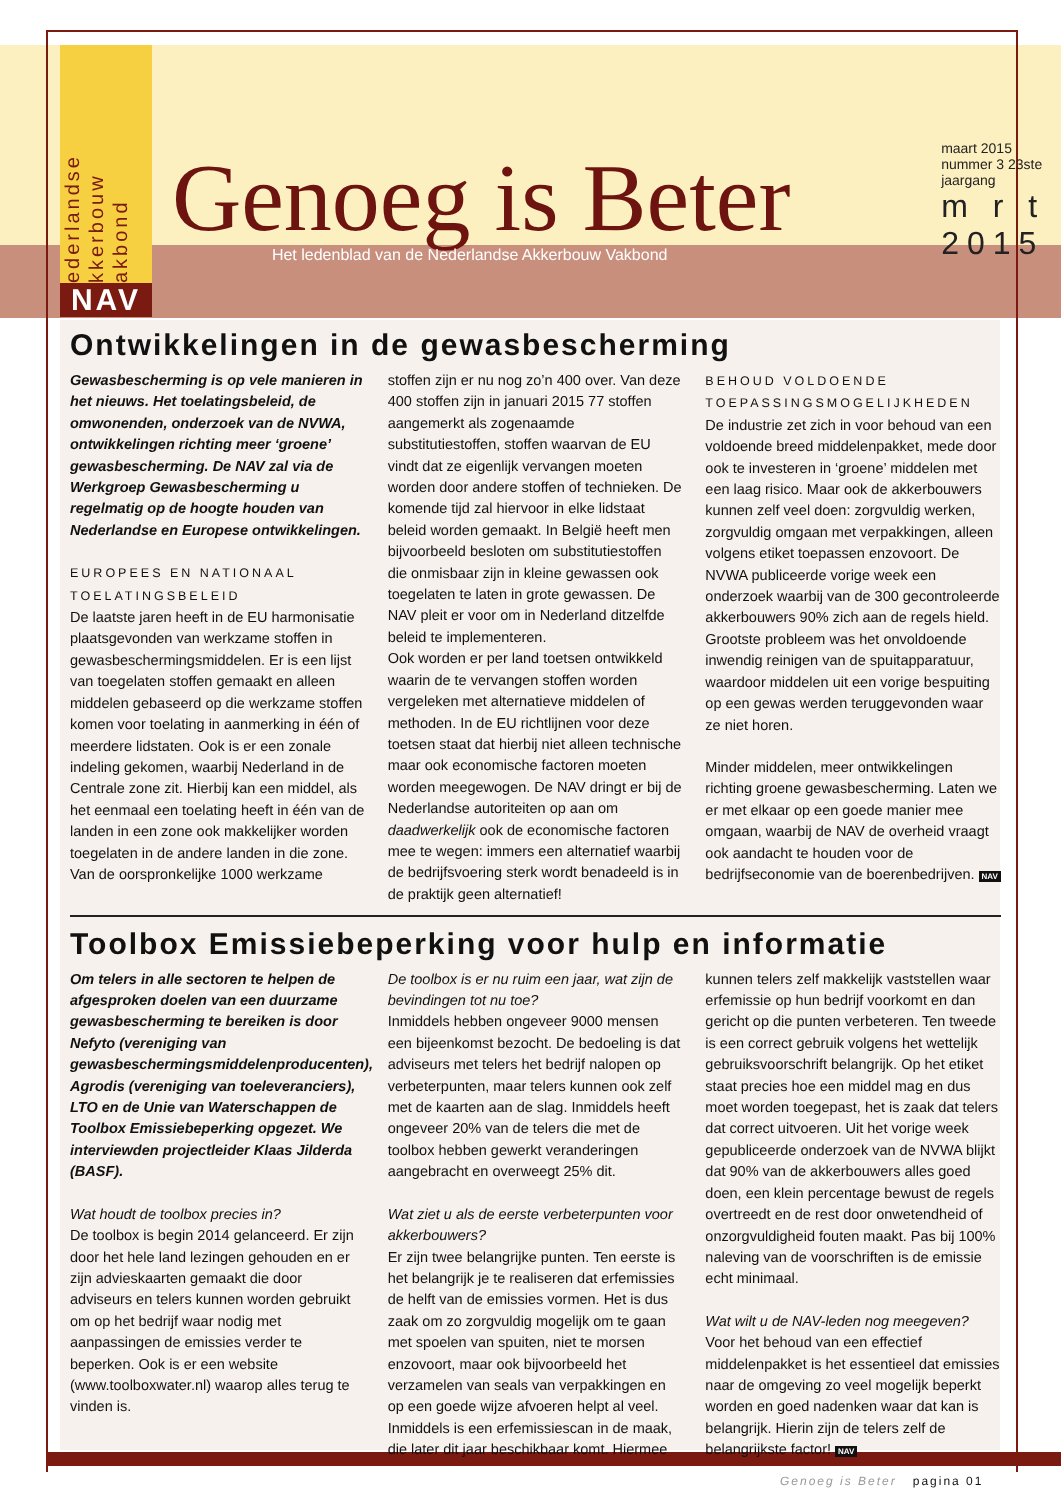ederlandse kkerbouw akbond
NAV
Genoeg is Beter
Het ledenblad van de Nederlandse Akkerbouw Vakbond
maart 2015 nummer 3 23ste jaargang
m r t
2015
Ontwikkelingen in de gewasbescherming
Gewasbescherming is op vele manieren in het nieuws. Het toelatingsbeleid, de omwonenden, onderzoek van de NVWA, ontwikkelingen richting meer ‘groene’ gewasbescherming. De NAV zal via de Werkgroep Gewasbescherming u regelmatig op de hoogte houden van Nederlandse en Europese ontwikkelingen.
EUROPEES EN NATIONAAL TOELATINGSBELEID
De laatste jaren heeft in de EU harmonisatie plaatsgevonden van werkzame stoffen in gewasbeschermingsmiddelen. Er is een lijst van toegelaten stoffen gemaakt en alleen middelen gebaseerd op die werkzame stoffen komen voor toelating in aanmerking in één of meerdere lidstaten. Ook is er een zonale indeling gekomen, waarbij Nederland in de Centrale zone zit. Hierbij kan een middel, als het eenmaal een toelating heeft in één van de landen in een zone ook makkelijker worden toegelaten in de andere landen in die zone.
Van de oorspronkelijke 1000 werkzame stoffen zijn er nu nog zo’n 400 over. Van deze 400 stoffen zijn in januari 2015 77 stoffen aangemerkt als zogenaamde substitutiestoffen, stoffen waarvan de EU vindt dat ze eigenlijk vervangen moeten worden door andere stoffen of technieken. De komende tijd zal hiervoor in elke lidstaat beleid worden gemaakt. In België heeft men bijvoorbeeld besloten om substitutiestoffen die onmisbaar zijn in kleine gewassen ook toegelaten te laten in grote gewassen. De NAV pleit er voor om in Nederland ditzelfde beleid te implementeren.
Ook worden er per land toetsen ontwikkeld waarin de te vervangen stoffen worden vergeleken met alternatieve middelen of methoden. In de EU richtlijnen voor deze toetsen staat dat hierbij niet alleen technische maar ook economische factoren moeten worden meegewogen. De NAV dringt er bij de Nederlandse autoriteiten op aan om daadwerkelijk ook de economische factoren mee te wegen: immers een alternatief waarbij de bedrijfsvoering sterk wordt benadeeld is in de praktijk geen alternatief!
BEHOUD VOLDOENDE TOEPASSINGSMOGELIJKHEDEN
De industrie zet zich in voor behoud van een voldoende breed middelenpakket, mede door ook te investeren in ‘groene’ middelen met een laag risico. Maar ook de akkerbouwers kunnen zelf veel doen: zorgvuldig werken, zorgvuldig omgaan met verpakkingen, alleen volgens etiket toepassen enzovoort. De NVWA publiceerde vorige week een onderzoek waarbij van de 300 gecontroleerde akkerbouwers 90% zich aan de regels hield. Grootste probleem was het onvoldoende inwendig reinigen van de spuitapparatuur, waardoor middelen uit een vorige bespuiting op een gewas werden teruggevonden waar ze niet horen.
Minder middelen, meer ontwikkelingen richting groene gewasbescherming. Laten we er met elkaar op een goede manier mee omgaan, waarbij de NAV de overheid vraagt ook aandacht te houden voor de bedrijfseconomie van de boerenbedrijven. NAV
Toolbox Emissiebeperking voor hulp en informatie
Om telers in alle sectoren te helpen de afgesproken doelen van een duurzame gewasbescherming te bereiken is door Nefyto (vereniging van gewasbeschermingsmiddelenproducenten), Agrodis (vereniging van toeleveranciers), LTO en de Unie van Waterschappen de Toolbox Emissiebeperking opgezet. We interviewden projectleider Klaas Jilderda (BASF).
Wat houdt de toolbox precies in?
De toolbox is begin 2014 gelanceerd. Er zijn door het hele land lezingen gehouden en er zijn advieskaarten gemaakt die door adviseurs en telers kunnen worden gebruikt om op het bedrijf waar nodig met aanpassingen de emissies verder te beperken. Ook is er een website (www.toolboxwater.nl) waarop alles terug te vinden is.
De toolbox is er nu ruim een jaar, wat zijn de bevindingen tot nu toe?
Inmiddels hebben ongeveer 9000 mensen een bijeenkomst bezocht. De bedoeling is dat adviseurs met telers het bedrijf nalopen op verbeterpunten, maar telers kunnen ook zelf met de kaarten aan de slag. Inmiddels heeft ongeveer 20% van de telers die met de toolbox hebben gewerkt veranderingen aangebracht en overweegt 25% dit.
Wat ziet u als de eerste verbeterpunten voor akkerbouwers?
Er zijn twee belangrijke punten. Ten eerste is het belangrijk je te realiseren dat erfemissies de helft van de emissies vormen. Het is dus zaak om zo zorgvuldig mogelijk om te gaan met spoelen van spuiten, niet te morsen enzovoort, maar ook bijvoorbeeld het verzamelen van seals van verpakkingen en op een goede wijze afvoeren helpt al veel. Inmiddels is een erfemissiescan in de maak, die later dit jaar beschikbaar komt. Hiermee kunnen telers zelf makkelijk vaststellen waar erfemissie op hun bedrijf voorkomt en dan gericht op die punten verbeteren. Ten tweede is een correct gebruik volgens het wettelijk gebruiksvoorschrift belangrijk. Op het etiket staat precies hoe een middel mag en dus moet worden toegepast, het is zaak dat telers dat correct uitvoeren. Uit het vorige week gepubliceerde onderzoek van de NVWA blijkt dat 90% van de akkerbouwers alles goed doen, een klein percentage bewust de regels overtreedt en de rest door onwetendheid of onzorgvuldigheid fouten maakt. Pas bij 100% naleving van de voorschriften is de emissie echt minimaal.
Wat wilt u de NAV-leden nog meegeven?
Voor het behoud van een effectief middelenpakket is het essentieel dat emissies naar de omgeving zo veel mogelijk beperkt worden en goed nadenken waar dat kan is belangrijk. Hierin zijn de telers zelf de belangrijkste factor! NAV
Genoeg is Beter pagina 01